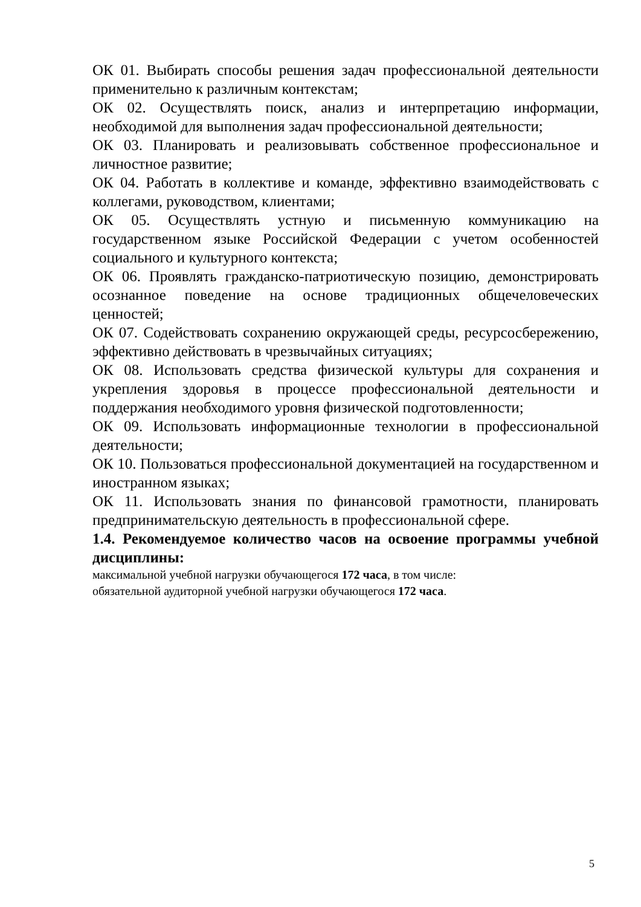ОК 01. Выбирать способы решения задач профессиональной деятельности применительно к различным контекстам;
ОК 02. Осуществлять поиск, анализ и интерпретацию информации, необходимой для выполнения задач профессиональной деятельности;
ОК 03. Планировать и реализовывать собственное профессиональное и личностное развитие;
ОК 04. Работать в коллективе и команде, эффективно взаимодействовать с коллегами, руководством, клиентами;
ОК 05. Осуществлять устную и письменную коммуникацию на государственном языке Российской Федерации с учетом особенностей социального и культурного контекста;
ОК 06. Проявлять гражданско-патриотическую позицию, демонстрировать осознанное поведение на основе традиционных общечеловеческих ценностей;
ОК 07. Содействовать сохранению окружающей среды, ресурсосбережению, эффективно действовать в чрезвычайных ситуациях;
ОК 08. Использовать средства физической культуры для сохранения и укрепления здоровья в процессе профессиональной деятельности и поддержания необходимого уровня физической подготовленности;
ОК 09. Использовать информационные технологии в профессиональной деятельности;
ОК 10. Пользоваться профессиональной документацией на государственном и иностранном языках;
ОК 11. Использовать знания по финансовой грамотности, планировать предпринимательскую деятельность в профессиональной сфере.
1.4. Рекомендуемое количество часов на освоение программы учебной дисциплины:
максимальной учебной нагрузки обучающегося 172 часа, в том числе:
обязательной аудиторной учебной нагрузки обучающегося 172 часа.
5